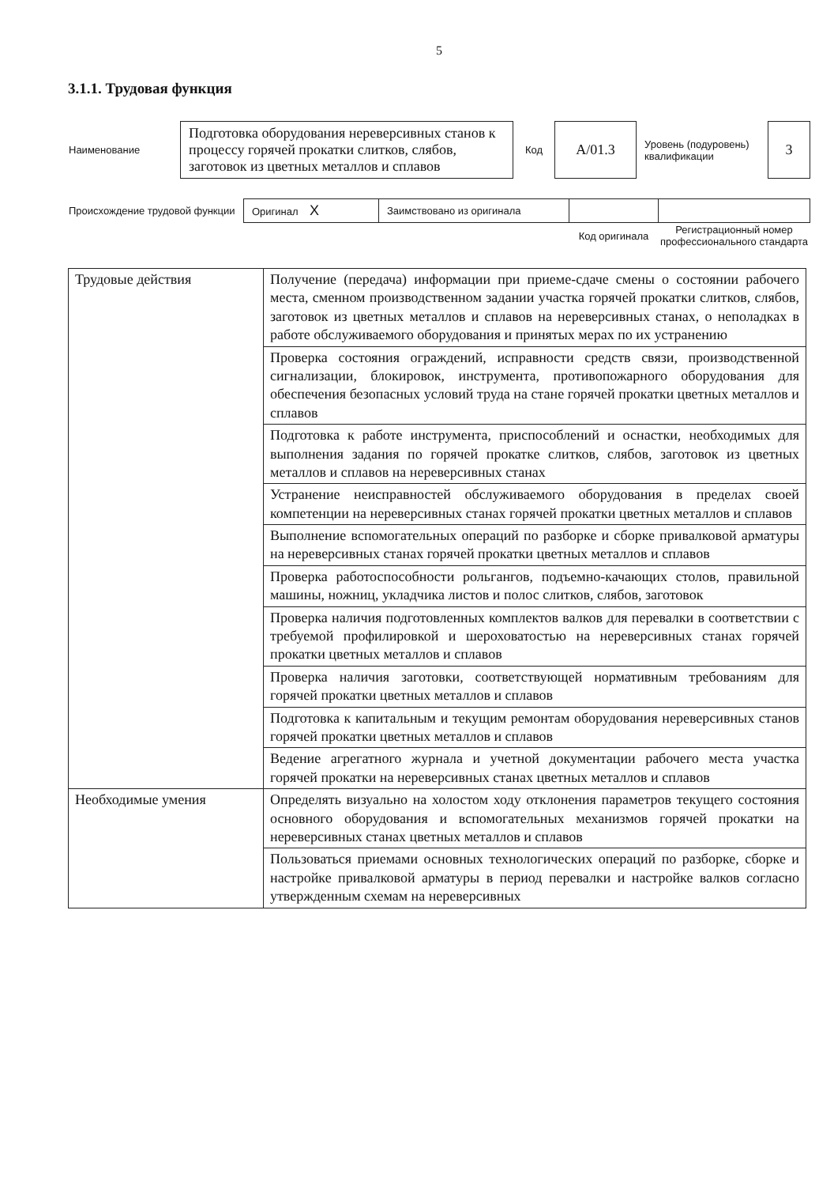5
3.1.1. Трудовая функция
| Наименование | Подготовка оборудования нереверсивных станов к процессу горячей прокатки слитков, слябов, заготовок из цветных металлов и сплавов | Код | А/01.3 | Уровень (подуровень) квалификации | 3 |
| Происхождение трудовой функции | Оригинал X | Заимствовано из оригинала | | |
| | | | Код оригинала | Регистрационный номер профессионального стандарта |
| Трудовые действия | Получение (передача) информации при приеме-сдаче смены о состоянии рабочего места, сменном производственном задании участка горячей прокатки слитков, слябов, заготовок из цветных металлов и сплавов на нереверсивных станах, о неполадках в работе обслуживаемого оборудования и принятых мерах по их устранению |
| | Проверка состояния ограждений, исправности средств связи, производственной сигнализации, блокировок, инструмента, противопожарного оборудования для обеспечения безопасных условий труда на стане горячей прокатки цветных металлов и сплавов |
| | Подготовка к работе инструмента, приспособлений и оснастки, необходимых для выполнения задания по горячей прокатке слитков, слябов, заготовок из цветных металлов и сплавов на нереверсивных станах |
| | Устранение неисправностей обслуживаемого оборудования в пределах своей компетенции на нереверсивных станах горячей прокатки цветных металлов и сплавов |
| | Выполнение вспомогательных операций по разборке и сборке привалковой арматуры на нереверсивных станах горячей прокатки цветных металлов и сплавов |
| | Проверка работоспособности рольгангов, подъемно-качающих столов, правильной машины, ножниц, укладчика листов и полос слитков, слябов, заготовок |
| | Проверка наличия подготовленных комплектов валков для перевалки в соответствии с требуемой профилировкой и шероховатостью на нереверсивных станах горячей прокатки цветных металлов и сплавов |
| | Проверка наличия заготовки, соответствующей нормативным требованиям для горячей прокатки цветных металлов и сплавов |
| | Подготовка к капитальным и текущим ремонтам оборудования нереверсивных станов горячей прокатки цветных металлов и сплавов |
| | Ведение агрегатного журнала и учетной документации рабочего места участка горячей прокатки на нереверсивных станах цветных металлов и сплавов |
| Необходимые умения | Определять визуально на холостом ходу отклонения параметров текущего состояния основного оборудования и вспомогательных механизмов горячей прокатки на нереверсивных станах цветных металлов и сплавов |
| | Пользоваться приемами основных технологических операций по разборке, сборке и настройке привалковой арматуры в период перевалки и настройке валков согласно утвержденным схемам на нереверсивных |